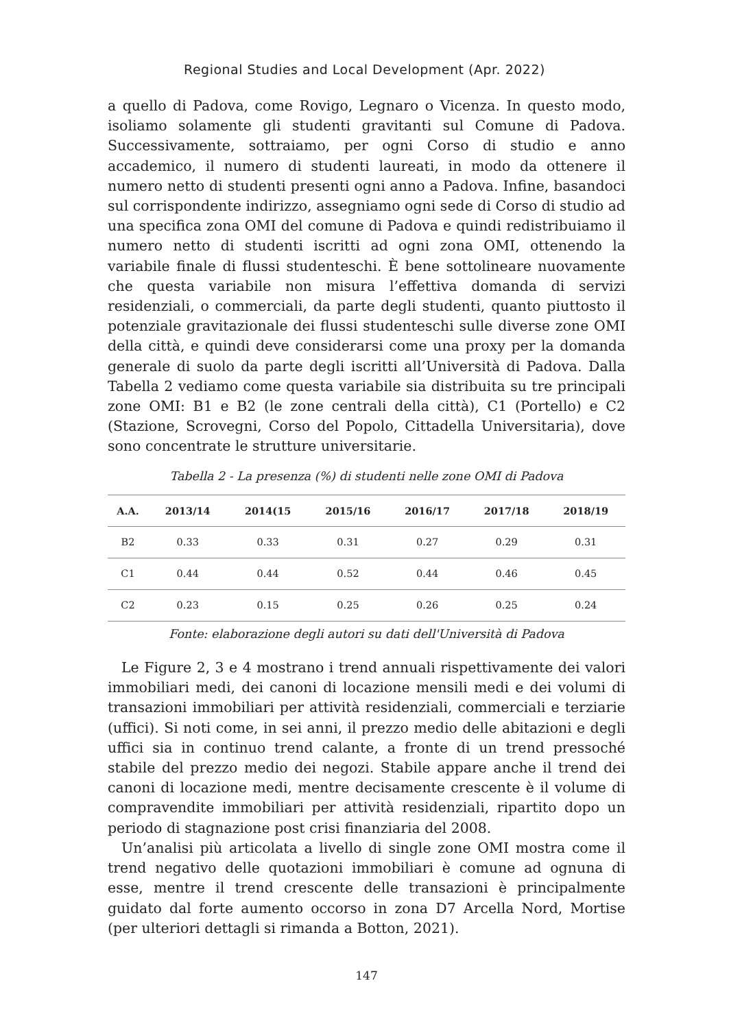Regional Studies and Local Development (Apr. 2022)
a quello di Padova, come Rovigo, Legnaro o Vicenza. In questo modo, isoliamo solamente gli studenti gravitanti sul Comune di Padova. Successivamente, sottraiamo, per ogni Corso di studio e anno accademico, il numero di studenti laureati, in modo da ottenere il numero netto di studenti presenti ogni anno a Padova. Infine, basandoci sul corrispondente indirizzo, assegniamo ogni sede di Corso di studio ad una specifica zona OMI del comune di Padova e quindi redistribuiamo il numero netto di studenti iscritti ad ogni zona OMI, ottenendo la variabile finale di flussi studenteschi. È bene sottolineare nuovamente che questa variabile non misura l’effettiva domanda di servizi residenziali, o commerciali, da parte degli studenti, quanto piuttosto il potenziale gravitazionale dei flussi studenteschi sulle diverse zone OMI della città, e quindi deve considerarsi come una proxy per la domanda generale di suolo da parte degli iscritti all’Università di Padova. Dalla Tabella 2 vediamo come questa variabile sia distribuita su tre principali zone OMI: B1 e B2 (le zone centrali della città), C1 (Portello) e C2 (Stazione, Scrovegni, Corso del Popolo, Cittadella Universitaria), dove sono concentrate le strutture universitarie.
Tabella 2 - La presenza (%) di studenti nelle zone OMI di Padova
| A.A. | 2013/14 | 2014(15 | 2015/16 | 2016/17 | 2017/18 | 2018/19 |
| --- | --- | --- | --- | --- | --- | --- |
| B2 | 0.33 | 0.33 | 0.31 | 0.27 | 0.29 | 0.31 |
| C1 | 0.44 | 0.44 | 0.52 | 0.44 | 0.46 | 0.45 |
| C2 | 0.23 | 0.15 | 0.25 | 0.26 | 0.25 | 0.24 |
Fonte: elaborazione degli autori su dati dell'Università di Padova
Le Figure 2, 3 e 4 mostrano i trend annuali rispettivamente dei valori immobiliari medi, dei canoni di locazione mensili medi e dei volumi di transazioni immobiliari per attività residenziali, commerciali e terziarie (uffici). Si noti come, in sei anni, il prezzo medio delle abitazioni e degli uffici sia in continuo trend calante, a fronte di un trend pressoché stabile del prezzo medio dei negozi. Stabile appare anche il trend dei canoni di locazione medi, mentre decisamente crescente è il volume di compravendite immobiliari per attività residenziali, ripartito dopo un periodo di stagnazione post crisi finanziaria del 2008.
Un’analisi più articolata a livello di single zone OMI mostra come il trend negativo delle quotazioni immobiliari è comune ad ognuna di esse, mentre il trend crescente delle transazioni è principalmente guidato dal forte aumento occorso in zona D7 Arcella Nord, Mortise (per ulteriori dettagli si rimanda a Botton, 2021).
147